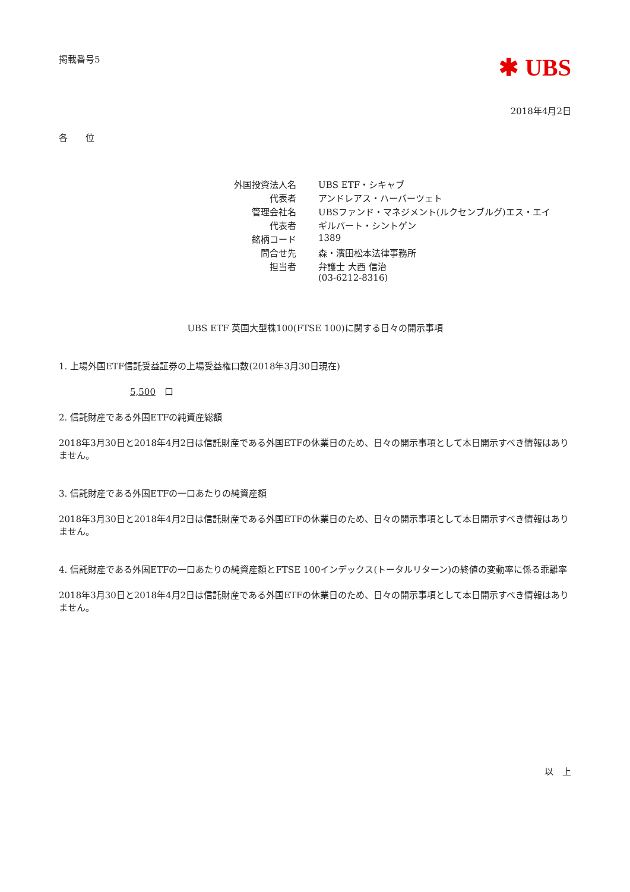掲載番号5
✱ UBS
2018年4月2日
各　　位
| 外国投資法人名 | UBS ETF・シキャブ |
| 代表者 | アンドレアス・ハーバーツェト |
| 管理会社名 | UBSファンド・マネジメント(ルクセンブルグ)エス・エイ |
| 代表者 | ギルバート・シントゲン |
| 銘柄コード | 1389 |
| 問合せ先 | 森・濱田松本法律事務所 |
| 担当者 | 弁護士 大西 信治 (03-6212-8316) |
UBS ETF 英国大型株100(FTSE 100)に関する日々の開示事項
1. 上場外国ETF信託受益証券の上場受益権口数(2018年3月30日現在)
5,500　口
2. 信託財産である外国ETFの純資産総額
2018年3月30日と2018年4月2日は信託財産である外国ETFの休業日のため、日々の開示事項として本日開示すべき情報はありません。
3. 信託財産である外国ETFの一口あたりの純資産額
2018年3月30日と2018年4月2日は信託財産である外国ETFの休業日のため、日々の開示事項として本日開示すべき情報はありません。
4. 信託財産である外国ETFの一口あたりの純資産額とFTSE 100インデックス(トータルリターン)の終値の変動率に係る乖離率
2018年3月30日と2018年4月2日は信託財産である外国ETFの休業日のため、日々の開示事項として本日開示すべき情報はありません。
以　上